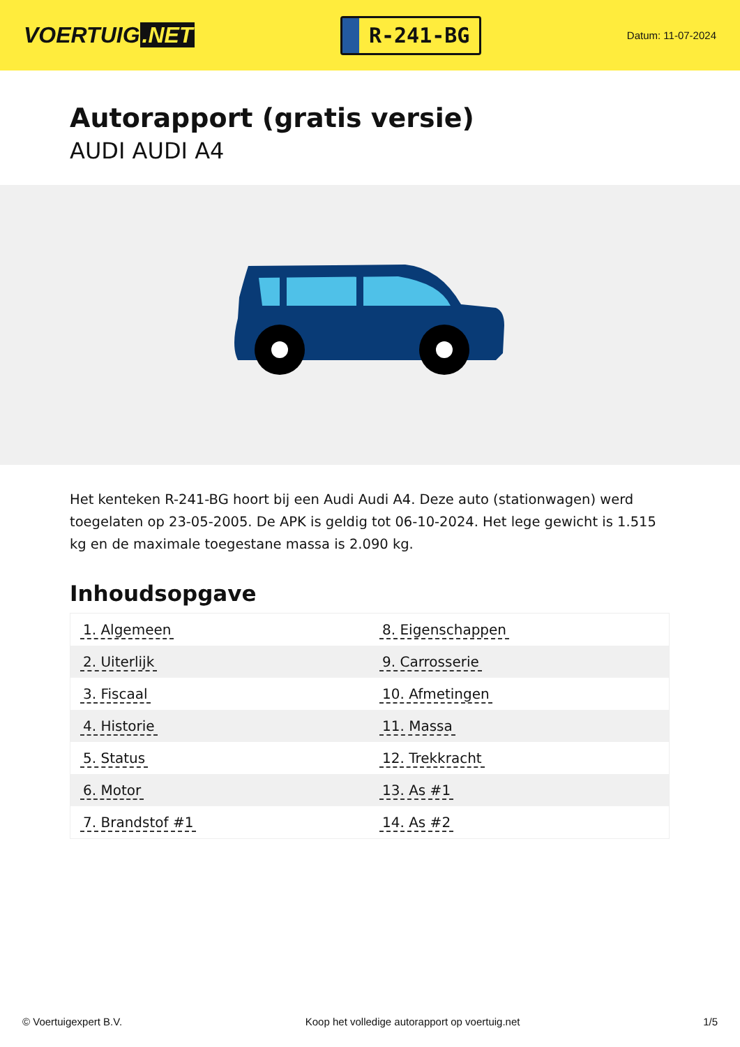VOERTUIG.NET
R-241-BG
Datum: 11-07-2024
Autorapport (gratis versie)
AUDI AUDI A4
Het kenteken R-241-BG hoort bij een Audi Audi A4. Deze auto (stationwagen) werd toegelaten op 23-05-2005. De APK is geldig tot 06-10-2024. Het lege gewicht is 1.515 kg en de maximale toegestane massa is 2.090 kg.
Inhoudsopgave
| 1. Algemeen | 8. Eigenschappen |
| 2. Uiterlijk | 9. Carrosserie |
| 3. Fiscaal | 10. Afmetingen |
| 4. Historie | 11. Massa |
| 5. Status | 12. Trekkracht |
| 6. Motor | 13. As #1 |
| 7. Brandstof #1 | 14. As #2 |
© Voertuigexpert B.V. Koop het volledige autorapport op voertuig.net 1/5